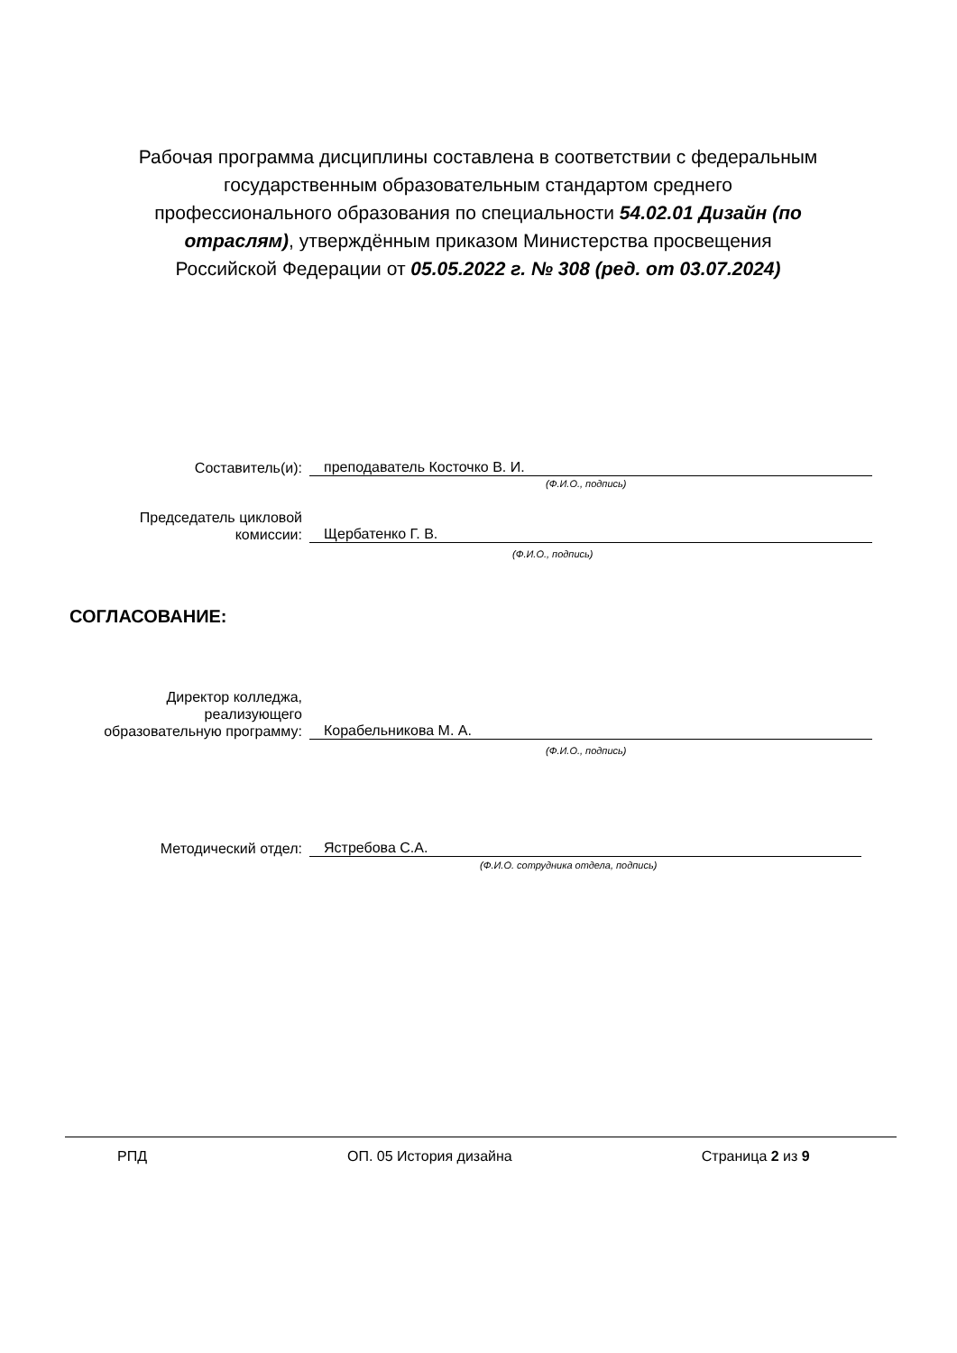Рабочая программа дисциплины составлена в соответствии с федеральным государственным образовательным стандартом среднего профессионального образования по специальности 54.02.01 Дизайн (по отраслям), утверждённым приказом Министерства просвещения Российской Федерации от 05.05.2022 г. № 308 (ред. от 03.07.2024)
Составитель(и):
преподаватель Косточко В. И.
(Ф.И.О., подпись)
Председатель цикловой
комиссии:
Щербатенко Г. В.
(Ф.И.О., подпись)
СОГЛАСОВАНИЕ:
Директор колледжа,
реализующего
образовательную программу:
Корабельникова М. А.
(Ф.И.О., подпись)
Методический отдел:
Ястребова С.А.
(Ф.И.О. сотрудника отдела, подпись)
РПД ОП. 05 История дизайна Страница 2 из 9